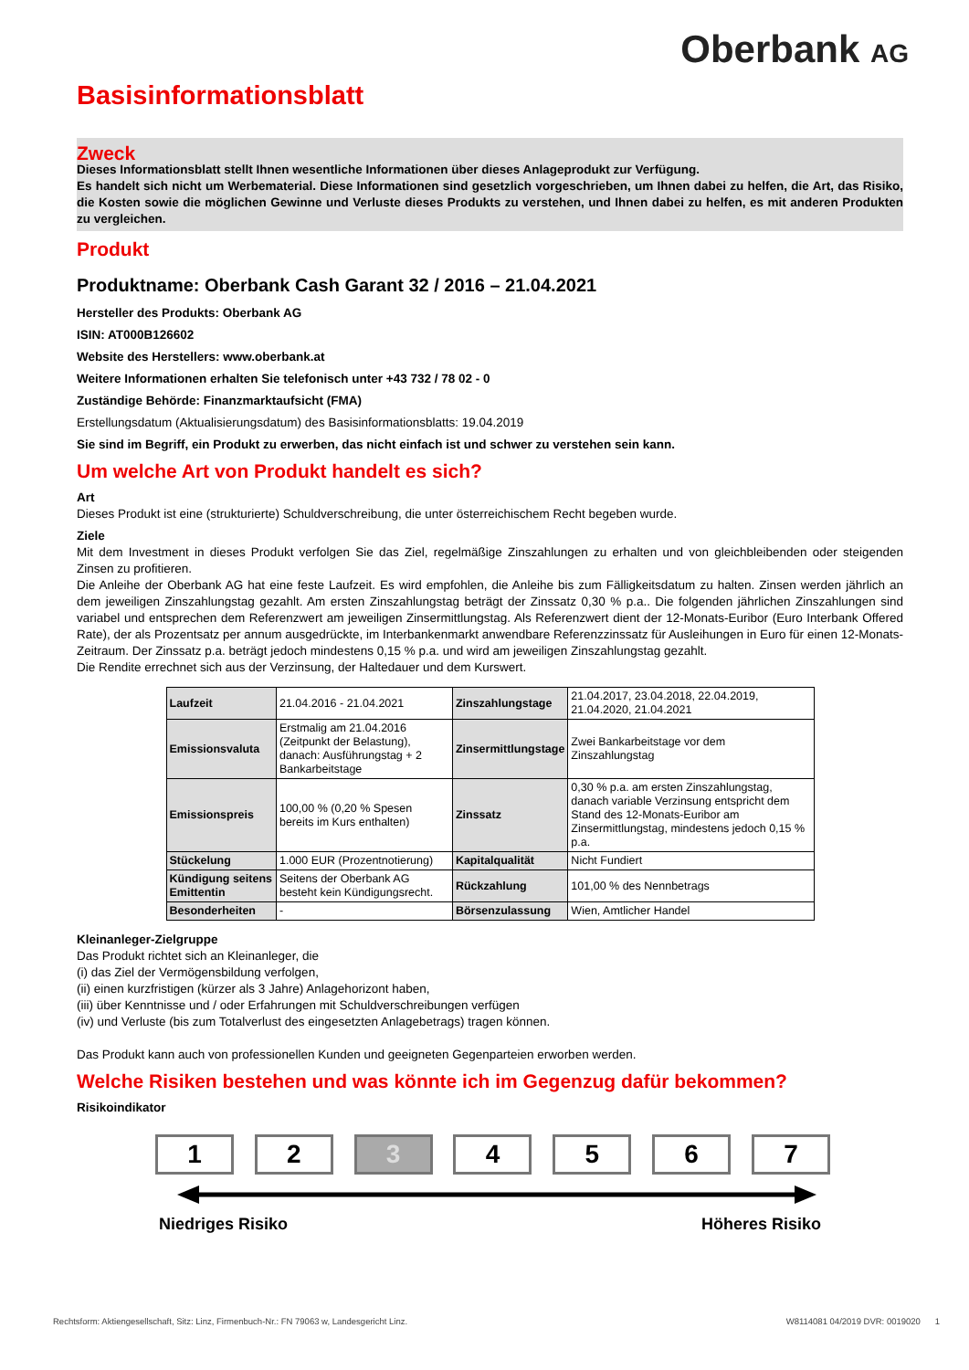Oberbank AG
Basisinformationsblatt
Zweck
Dieses Informationsblatt stellt Ihnen wesentliche Informationen über dieses Anlageprodukt zur Verfügung.
Es handelt sich nicht um Werbematerial. Diese Informationen sind gesetzlich vorgeschrieben, um Ihnen dabei zu helfen, die Art, das Risiko, die Kosten sowie die möglichen Gewinne und Verluste dieses Produkts zu verstehen, und Ihnen dabei zu helfen, es mit anderen Produkten zu vergleichen.
Produkt
Produktname: Oberbank Cash Garant 32 / 2016 – 21.04.2021
Hersteller des Produkts: Oberbank AG
ISIN: AT000B126602
Website des Herstellers: www.oberbank.at
Weitere Informationen erhalten Sie telefonisch unter +43 732 / 78 02 - 0
Zuständige Behörde: Finanzmarktaufsicht (FMA)
Erstellungsdatum (Aktualisierungsdatum) des Basisinformationsblatts: 19.04.2019
Sie sind im Begriff, ein Produkt zu erwerben, das nicht einfach ist und schwer zu verstehen sein kann.
Um welche Art von Produkt handelt es sich?
Art
Dieses Produkt ist eine (strukturierte) Schuldverschreibung, die unter österreichischem Recht begeben wurde.
Ziele
Mit dem Investment in dieses Produkt verfolgen Sie das Ziel, regelmäßige Zinszahlungen zu erhalten und von gleichbleibenden oder steigenden Zinsen zu profitieren.
Die Anleihe der Oberbank AG hat eine feste Laufzeit. Es wird empfohlen, die Anleihe bis zum Fälligkeitsdatum zu halten. Zinsen werden jährlich an dem jeweiligen Zinszahlungstag gezahlt. Am ersten Zinszahlungstag beträgt der Zinssatz 0,30 % p.a.. Die folgenden jährlichen Zinszahlungen sind variabel und entsprechen dem Referenzwert am jeweiligen Zinsermittlungstag. Als Referenzwert dient der 12-Monats-Euribor (Euro Interbank Offered Rate), der als Prozentsatz per annum ausgedrückte, im Interbankenmarkt anwendbare Referenzzinssatz für Ausleihungen in Euro für einen 12-Monats-Zeitraum. Der Zinssatz p.a. beträgt jedoch mindestens 0,15 % p.a. und wird am jeweiligen Zinszahlungstag gezahlt.
Die Rendite errechnet sich aus der Verzinsung, der Haltedauer und dem Kurswert.
| Laufzeit | 21.04.2016 - 21.04.2021 | Zinszahlungstage | 21.04.2017, 23.04.2018, 22.04.2019, 21.04.2020, 21.04.2021 |
| Emissionsvaluta | Erstmalig am 21.04.2016 (Zeitpunkt der Belastung), danach: Ausführungstag + 2 Bankarbeitstage | Zinsermittlungstage | Zwei Bankarbeitstage vor dem Zinszahlungstag |
| Emissionspreis | 100,00 % (0,20 % Spesen bereits im Kurs enthalten) | Zinssatz | 0,30 % p.a. am ersten Zinszahlungstag, danach variable Verzinsung entspricht dem Stand des 12-Monats-Euribor am Zinsermittlungstag, mindestens jedoch 0,15 % p.a. |
| Stückelung | 1.000 EUR (Prozentnotierung) | Kapitalqualität | Nicht Fundiert |
| Kündigung seitens Emittentin | Seitens der Oberbank AG besteht kein Kündigungsrecht. | Rückzahlung | 101,00 % des Nennbetrags |
| Besonderheiten | - | Börsenzulassung | Wien, Amtlicher Handel |
Kleinanleger-Zielgruppe
Das Produkt richtet sich an Kleinanleger, die
(i) das Ziel der Vermögensbildung verfolgen,
(ii) einen kurzfristigen (kürzer als 3 Jahre) Anlagehorizont haben,
(iii) über Kenntnisse und / oder Erfahrungen mit Schuldverschreibungen verfügen
(iv) und Verluste (bis zum Totalverlust des eingesetzten Anlagebetrags) tragen können.
Das Produkt kann auch von professionellen Kunden und geeigneten Gegenparteien erworben werden.
Welche Risiken bestehen und was könnte ich im Gegenzug dafür bekommen?
Risikoindikator
1 2 3 4 5 6 7
Niedriges Risiko Höheres Risiko
Rechtsform: Aktiengesellschaft, Sitz: Linz, Firmenbuch-Nr.: FN 79063 w, Landesgericht Linz. W8114081 04/2019 DVR: 0019020 1